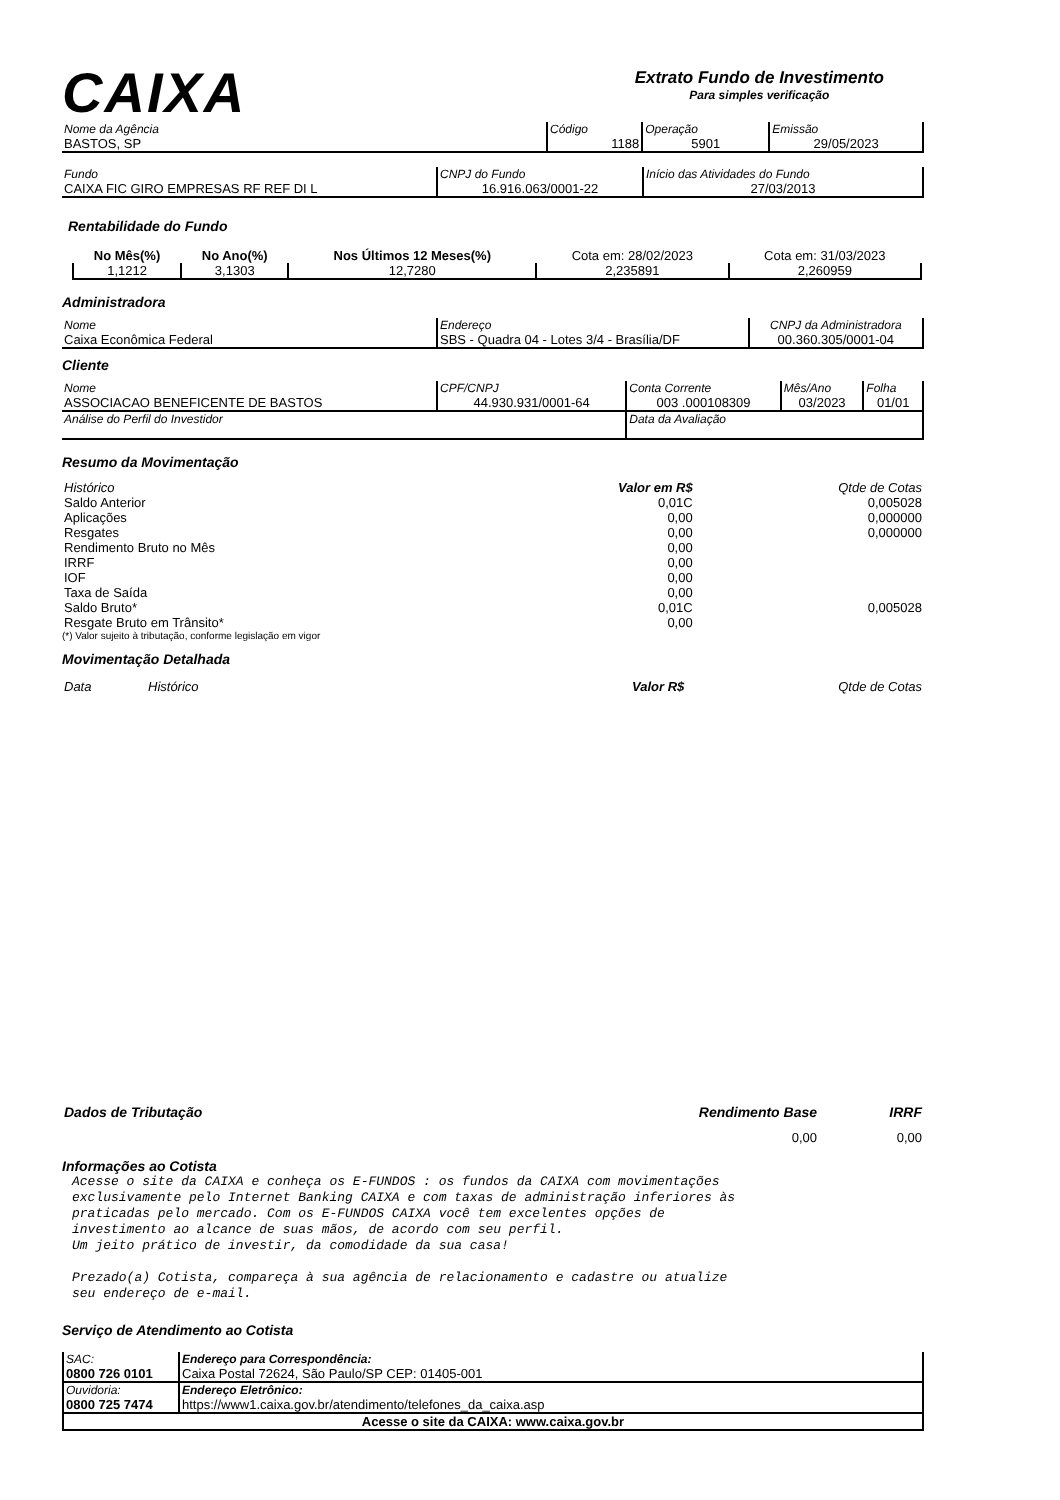CAIXA
Extrato Fundo de Investimento
Para simples verificação
| Nome da Agência BASTOS, SP | Código 1188 | Operação 5901 | Emissão 29/05/2023 |
| Fundo CAIXA FIC GIRO EMPRESAS RF REF DI L | CNPJ do Fundo 16.916.063/0001-22 | Início das Atividades do Fundo 27/03/2013 |
Rentabilidade do Fundo
| No Mês(%) | No Ano(%) | Nos Últimos 12 Meses(%) | Cota em: 28/02/2023 | Cota em: 31/03/2023 |
| 1,1212 | 3,1303 | 12,7280 | 2,235891 | 2,260959 |
Administradora
| Nome Caixa Econômica Federal | Endereço SBS - Quadra 04 - Lotes 3/4 - Brasília/DF | CNPJ da Administradora 00.360.305/0001-04 |
Cliente
| Nome ASSOCIACAO BENEFICENTE DE BASTOS | CPF/CNPJ 44.930.931/0001-64 | Conta Corrente 003 .000108309 | Mês/Ano 03/2023 | Folha 01/01 |
| Análise do Perfil do Investidor | | Data da Avaliação | | |
Resumo da Movimentação
| Histórico | Valor em R$ | Qtde de Cotas |
| Saldo Anterior | 0,01C | 0,005028 |
| Aplicações | 0,00 | 0,000000 |
| Resgates | 0,00 | 0,000000 |
| Rendimento Bruto no Mês | 0,00 | |
| IRRF | 0,00 | |
| IOF | 0,00 | |
| Taxa de Saída | 0,00 | |
| Saldo Bruto* | 0,01C | 0,005028 |
| Resgate Bruto em Trânsito* | 0,00 | |
(*) Valor sujeito à tributação, conforme legislação em vigor
Movimentação Detalhada
| Data | Histórico | Valor R$ | Qtde de Cotas |
| Dados de Tributação | Rendimento Base | IRRF |
| | 0,00 | 0,00 |
Informações ao Cotista
Acesse o site da CAIXA e conheça os E-FUNDOS : os fundos da CAIXA com movimentações exclusivamente pelo Internet Banking CAIXA e com taxas de administração inferiores às praticadas pelo mercado. Com os E-FUNDOS CAIXA você tem excelentes opções de investimento ao alcance de suas mãos, de acordo com seu perfil. Um jeito prático de investir, da comodidade da sua casa! Prezado(a) Cotista, compareça à sua agência de relacionamento e cadastre ou atualize seu endereço de e-mail.
Serviço de Atendimento ao Cotista
| SAC: 0800 726 0101 | Endereço para Correspondência: Caixa Postal 72624, São Paulo/SP CEP: 01405-001 |
| Ouvidoria: 0800 725 7474 | Endereço Eletrônico: https://www1.caixa.gov.br/atendimento/telefones_da_caixa.asp |
| Acesse o site da CAIXA: www.caixa.gov.br | |